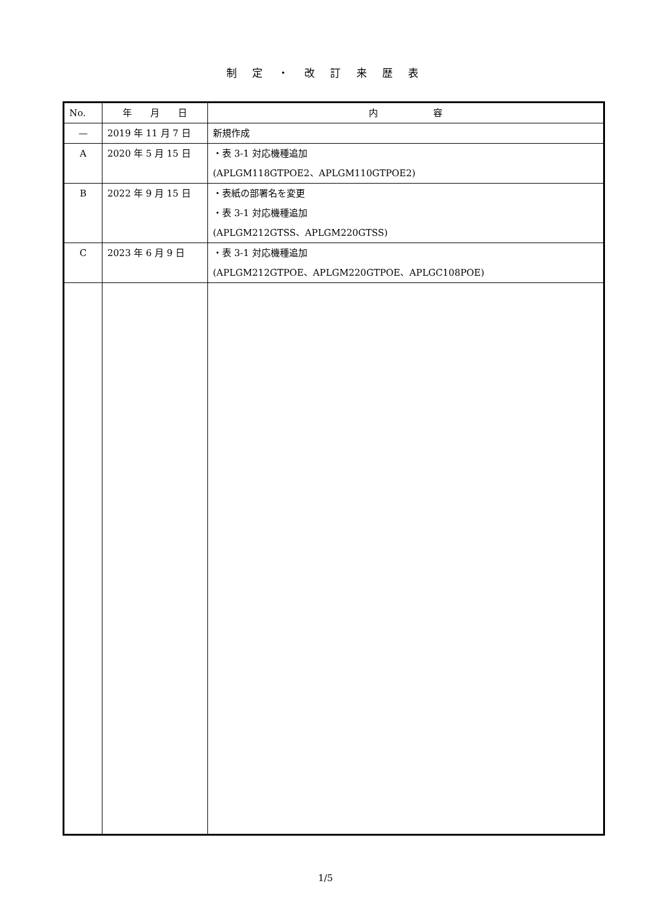制 定 ・ 改 訂 来 歴 表
| No. | 年 月 日 | 内 容 |
| --- | --- | --- |
| — | 2019 年 11 月 7 日 | 新規作成 |
| A | 2020 年 5 月 15 日 | ・表 3-1 対応機種追加 (APLGM118GTPOE2、APLGM110GTPOE2) |
| B | 2022 年 9 月 15 日 | ・表紙の部署名を変更 ・表 3-1 対応機種追加 (APLGM212GTSS、APLGM220GTSS) |
| C | 2023 年 6 月 9 日 | ・表 3-1 対応機種追加 (APLGM212GTPOE、APLGM220GTPOE、APLGC108POE) |
1/5